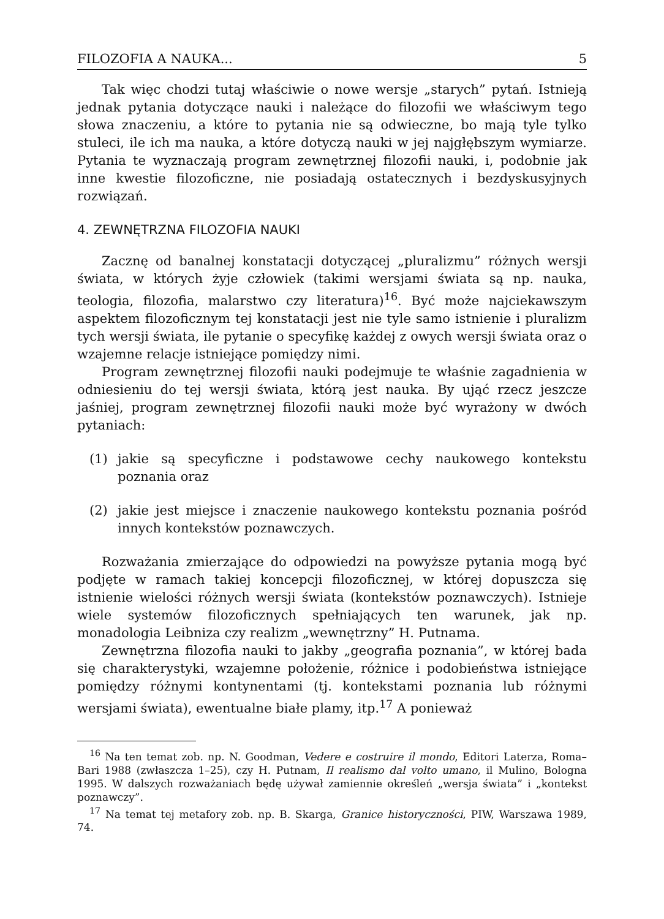FILOZOFIA A NAUKA... 5
Tak więc chodzi tutaj właściwie o nowe wersje „starych” pytań. Istnieją jednak pytania dotyczące nauki i należące do filozofii we właściwym tego słowa znaczeniu, a które to pytania nie są odwieczne, bo mają tyle tylko stuleci, ile ich ma nauka, a które dotyczą nauki w jej najgłębszym wymiarze. Pytania te wyznaczają program zewnętrznej filozofii nauki, i, podobnie jak inne kwestie filozoficzne, nie posiadają ostatecznych i bezdyskusyjnych rozwiązań.
4. ZEWNĘTRZNA FILOZOFIA NAUKI
Zacznę od banalnej konstatacji dotyczącej „pluralizmu” różnych wersji świata, w których żyje człowiek (takimi wersjami świata są np. nauka, teologia, filozofia, malarstwo czy literatura)<sup>16</sup>. Być może najciekawszym aspektem filozoficznym tej konstatacji jest nie tyle samo istnienie i pluralizm tych wersji świata, ile pytanie o specyfikę każdej z owych wersji świata oraz o wzajemne relacje istniejące pomiędzy nimi.
Program zewnętrznej filozofii nauki podejmuje te właśnie zagadnienia w odniesieniu do tej wersji świata, którą jest nauka. By ująć rzecz jeszcze jaśniej, program zewnętrznej filozofii nauki może być wyrażony w dwóch pytaniach:
(1) jakie są specyficzne i podstawowe cechy naukowego kontekstu poznania oraz
(2) jakie jest miejsce i znaczenie naukowego kontekstu poznania pośród innych kontekstów poznawczych.
Rozważania zmierzające do odpowiedzi na powyższe pytania mogą być podjęte w ramach takiej koncepcji filozoficznej, w której dopuszcza się istnienie wielości różnych wersji świata (kontekstów poznawczych). Istnieje wiele systemów filozoficznych spełniających ten warunek, jak np. monadologia Leibniza czy realizm „wewnętrzny” H. Putnama.
Zewnętrzna filozofia nauki to jakby „geografia poznania”, w której bada się charakterystyki, wzajemne położenie, różnice i podobieństwa istniejące pomiędzy różnymi kontynentami (tj. kontekstami poznania lub różnymi wersjami świata), ewentualne białe plamy, itp.<sup>17</sup> A ponieważ
<sup>16</sup> Na ten temat zob. np. N. Goodman, Vedere e costruire il mondo, Editori Laterza, Roma–Bari 1988 (zwłaszcza 1–25), czy H. Putnam, Il realismo dal volto umano, il Mulino, Bologna 1995. W dalszych rozważaniach będę używał zamiennie określeń „wersja świata” i „kontekst poznawczy”.
<sup>17</sup> Na temat tej metafory zob. np. B. Skarga, Granice historyczności, PIW, Warszawa 1989, 74.